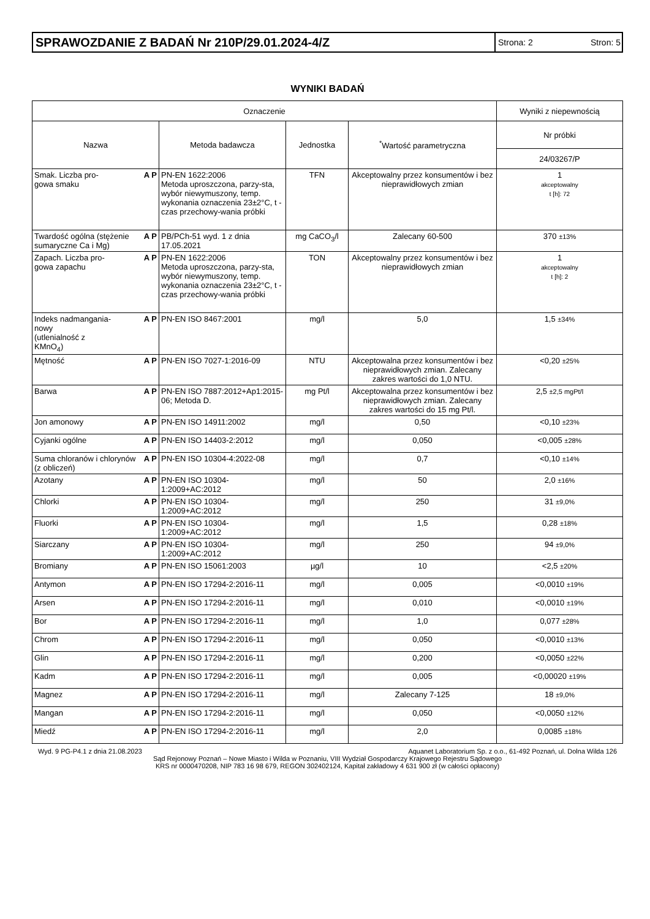SPRAWOZDANIE Z BADAŃ Nr 210P/29.01.2024-4/Z
Strona: 2 Stron: 5
WYNIKI BADAŃ
| Oznaczenie | | | | Wyniki z niepewnością |
| --- | --- | --- | --- | --- |
| Nazwa | Metoda badawcza | Jednostka | <sup>*</sup> Wartość parametryczna | Nr próbki |
| | | | | 24/03267/P |
| A P Smak. Liczba pro- gowa smaku | PN-EN 1622:2006 Metoda uproszczona, parzy-sta, wybór niewymuszony, temp. wykonania oznaczenia 23±2°C, t - czas przechowy-wania próbki | TFN | Akceptowalny przez konsumentów i bez nieprawidłowych zmian | 1 akceptowalny t [h]: 72 |
| A P Twardość ogólna (stężenie sumaryczne Ca i Mg) | PB/PCh-51 wyd. 1 z dnia 17.05.2021 | mg CaCO<sub>3</sub>/l | Zalecany 60-500 | 370 ±13% |
| A P Zapach. Liczba pro- gowa zapachu | PN-EN 1622:2006 Metoda uproszczona, parzy-sta, wybór niewymuszony, temp. wykonania oznaczenia 23±2°C, t - czas przechowy-wania próbki | TON | Akceptowalny przez konsumentów i bez nieprawidłowych zmian | 1 akceptowalny t [h]: 2 |
| A P Indeks nadmangania- nowy (utlenialność z KMnO<sub>4</sub>) | PN-EN ISO 8467:2001 | mg/l | 5,0 | 1,5 ±34% |
| A P Mętność | PN-EN ISO 7027-1:2016-09 | NTU | Akceptowalna przez konsumentów i bez nieprawidłowych zmian. Zalecany zakres wartości do 1,0 NTU. | <0,20 ±25% |
| A P Barwa | PN-EN ISO 7887:2012+Ap1:2015-06; Metoda D. | mg Pt/l | Akceptowalna przez konsumentów i bez nieprawidłowych zmian. Zalecany zakres wartości do 15 mg Pt/l. | 2,5 ±2,5 mgPt/l |
| A P Jon amonowy | PN-EN ISO 14911:2002 | mg/l | 0,50 | <0,10 ±23% |
| A P Cyjanki ogólne | PN-EN ISO 14403-2:2012 | mg/l | 0,050 | <0,005 ±28% |
| A P Suma chloranów i chlorynów (z obliczeń) | PN-EN ISO 10304-4:2022-08 | mg/l | 0,7 | <0,10 ±14% |
| A P Azotany | PN-EN ISO 10304-1:2009+AC:2012 | mg/l | 50 | 2,0 ±16% |
| A P Chlorki | PN-EN ISO 10304-1:2009+AC:2012 | mg/l | 250 | 31 ±9,0% |
| A P Fluorki | PN-EN ISO 10304-1:2009+AC:2012 | mg/l | 1,5 | 0,28 ±18% |
| A P Siarczany | PN-EN ISO 10304-1:2009+AC:2012 | mg/l | 250 | 94 ±9,0% |
| A P Bromiany | PN-EN ISO 15061:2003 | µg/l | 10 | <2,5 ±20% |
| A P Antymon | PN-EN ISO 17294-2:2016-11 | mg/l | 0,005 | <0,0010 ±19% |
| A P Arsen | PN-EN ISO 17294-2:2016-11 | mg/l | 0,010 | <0,0010 ±19% |
| A P Bor | PN-EN ISO 17294-2:2016-11 | mg/l | 1,0 | 0,077 ±28% |
| A P Chrom | PN-EN ISO 17294-2:2016-11 | mg/l | 0,050 | <0,0010 ±13% |
| A P Glin | PN-EN ISO 17294-2:2016-11 | mg/l | 0,200 | <0,0050 ±22% |
| A P Kadm | PN-EN ISO 17294-2:2016-11 | mg/l | 0,005 | <0,00020 ±19% |
| A P Magnez | PN-EN ISO 17294-2:2016-11 | mg/l | Zalecany 7-125 | 18 ±9,0% |
| A P Mangan | PN-EN ISO 17294-2:2016-11 | mg/l | 0,050 | <0,0050 ±12% |
| A P Miedź | PN-EN ISO 17294-2:2016-11 | mg/l | 2,0 | 0,0085 ±18% |
Wyd. 9 PG-P4.1 z dnia 21.08.2023 Aquanet Laboratorium Sp. z o.o., 61-492 Poznań, ul. Dolna Wilda 126
Sąd Rejonowy Poznań – Nowe Miasto i Wilda w Poznaniu, VIII Wydział Gospodarczy Krajowego Rejestru Sądowego
KRS nr 0000470208, NIP 783 16 98 679, REGON 302402124, Kapitał zakładowy 4 631 900 zł (w całości opłacony)